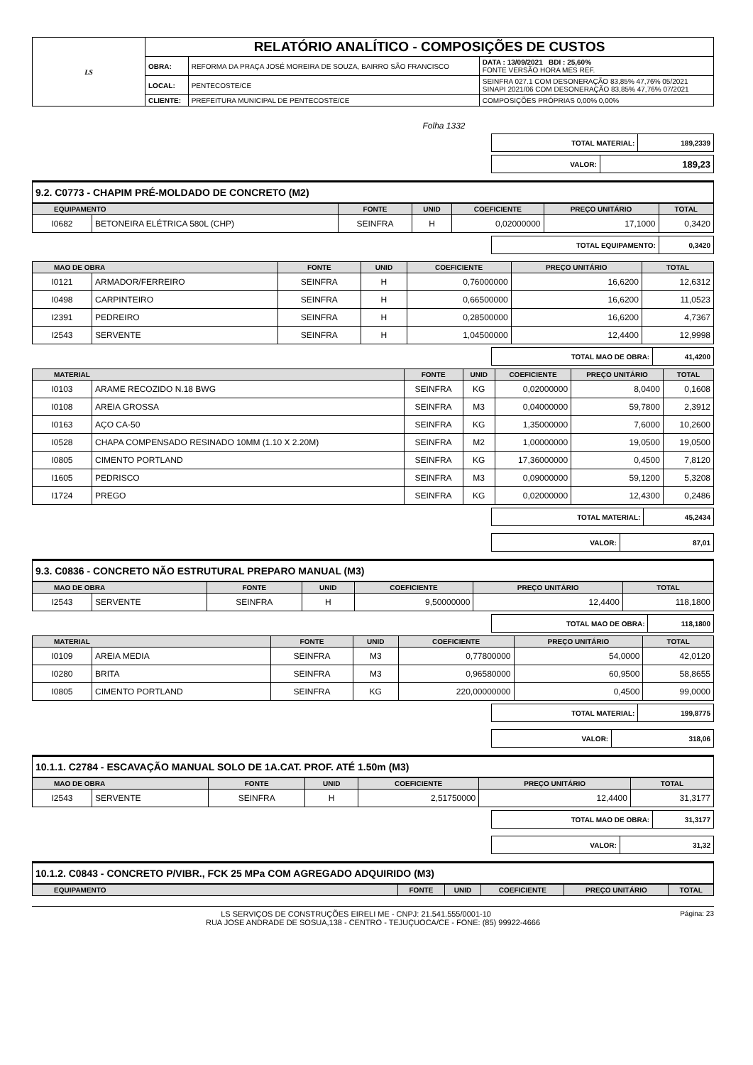| LS | RELATÓRIO ANALÍTICO - COMPOSIÇÕES DE CUSTOS | | |
| | OBRA: | REFORMA DA PRAÇA JOSÉ MOREIRA DE SOUZA, BAIRRO SÃO FRANCISCO | DATA : 13/09/2021 BDI : 25,60% FONTE VERSÃO HORA MES REF. |
| | LOCAL: | PENTECOSTE/CE | SEINFRA 027.1 COM DESONERAÇÃO 83,85% 47,76% 05/2021 SINAPI 2021/06 COM DESONERAÇÃO 83,85% 47,76% 07/2021 |
| | CLIENTE: | PREFEITURA MUNICIPAL DE PENTECOSTE/CE | COMPOSIÇÕES PRÓPRIAS 0,00% 0,00% |
Folha 1332
| TOTAL MATERIAL: | 189,2339 |
| VALOR: | 189,23 |
9.2. C0773 - CHAPIM PRÉ-MOLDADO DE CONCRETO (M2)
| EQUIPAMENTO | | FONTE | UNID | COEFICIENTE | PREÇO UNITÁRIO | TOTAL |
| --- | --- | --- | --- | --- | --- | --- |
| I0682 | BETONEIRA ELÉTRICA 580L (CHP) | SEINFRA | H | 0,02000000 | 17,1000 | 0,3420 |
| TOTAL EQUIPAMENTO: | 0,3420 |
| MAO DE OBRA | | FONTE | UNID | COEFICIENTE | PREÇO UNITÁRIO | TOTAL |
| --- | --- | --- | --- | --- | --- | --- |
| I0121 | ARMADOR/FERREIRO | SEINFRA | H | 0,76000000 | 16,6200 | 12,6312 |
| I0498 | CARPINTEIRO | SEINFRA | H | 0,66500000 | 16,6200 | 11,0523 |
| I2391 | PEDREIRO | SEINFRA | H | 0,28500000 | 16,6200 | 4,7367 |
| I2543 | SERVENTE | SEINFRA | H | 1,04500000 | 12,4400 | 12,9998 |
| TOTAL MAO DE OBRA: | 41,4200 |
| MATERIAL | | FONTE | UNID | COEFICIENTE | PREÇO UNITÁRIO | TOTAL |
| --- | --- | --- | --- | --- | --- | --- |
| I0103 | ARAME RECOZIDO N.18 BWG | SEINFRA | KG | 0,02000000 | 8,0400 | 0,1608 |
| I0108 | AREIA GROSSA | SEINFRA | M3 | 0,04000000 | 59,7800 | 2,3912 |
| I0163 | AÇO CA-50 | SEINFRA | KG | 1,35000000 | 7,6000 | 10,2600 |
| I0528 | CHAPA COMPENSADO RESINADO 10MM (1.10 X 2.20M) | SEINFRA | M2 | 1,00000000 | 19,0500 | 19,0500 |
| I0805 | CIMENTO PORTLAND | SEINFRA | KG | 17,36000000 | 0,4500 | 7,8120 |
| I1605 | PEDRISCO | SEINFRA | M3 | 0,09000000 | 59,1200 | 5,3208 |
| I1724 | PREGO | SEINFRA | KG | 0,02000000 | 12,4300 | 0,2486 |
| TOTAL MATERIAL: | 45,2434 |
| VALOR: | 87,01 |
9.3. C0836 - CONCRETO NÃO ESTRUTURAL PREPARO MANUAL (M3)
| MAO DE OBRA | | FONTE | UNID | COEFICIENTE | PREÇO UNITÁRIO | TOTAL |
| --- | --- | --- | --- | --- | --- | --- |
| I2543 | SERVENTE | SEINFRA | H | 9,50000000 | 12,4400 | 118,1800 |
| TOTAL MAO DE OBRA: | 118,1800 |
| MATERIAL | | FONTE | UNID | COEFICIENTE | PREÇO UNITÁRIO | TOTAL |
| --- | --- | --- | --- | --- | --- | --- |
| I0109 | AREIA MEDIA | SEINFRA | M3 | 0,77800000 | 54,0000 | 42,0120 |
| I0280 | BRITA | SEINFRA | M3 | 0,96580000 | 60,9500 | 58,8655 |
| I0805 | CIMENTO PORTLAND | SEINFRA | KG | 220,00000000 | 0,4500 | 99,0000 |
| TOTAL MATERIAL: | 199,8775 |
| VALOR: | 318,06 |
10.1.1. C2784 - ESCAVAÇÃO MANUAL SOLO DE 1A.CAT. PROF. ATÉ 1.50m (M3)
| MAO DE OBRA | | FONTE | UNID | COEFICIENTE | PREÇO UNITÁRIO | TOTAL |
| --- | --- | --- | --- | --- | --- | --- |
| I2543 | SERVENTE | SEINFRA | H | 2,51750000 | 12,4400 | 31,3177 |
| TOTAL MAO DE OBRA: | 31,3177 |
| VALOR: | 31,32 |
10.1.2. C0843 - CONCRETO P/VIBR., FCK 25 MPa COM AGREGADO ADQUIRIDO (M3)
| EQUIPAMENTO | FONTE | UNID | COEFICIENTE | PREÇO UNITÁRIO | TOTAL |
| --- | --- | --- | --- | --- | --- |
Página: 23 LS SERVIÇOS DE CONSTRUÇÕES EIRELI ME - CNPJ: 21.541.555/0001-10
RUA JOSE ANDRADE DE SOSUA,138 - CENTRO - TEJUÇUOCA/CE - FONE: (85) 99922-4666